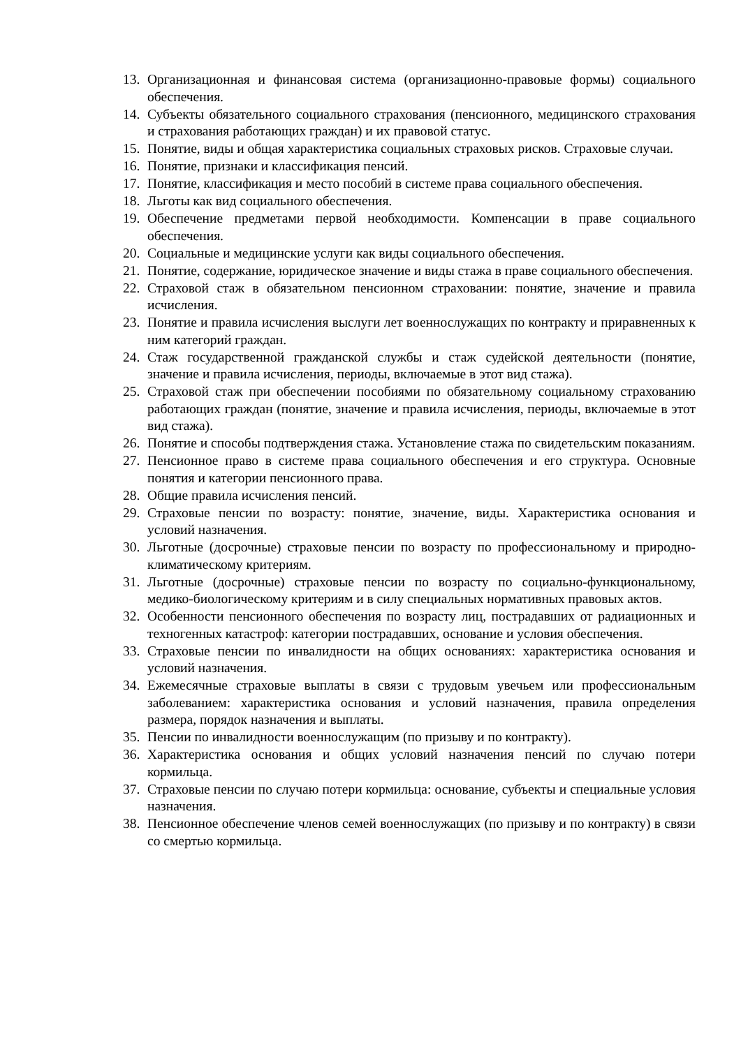13. Организационная и финансовая система (организационно-правовые формы) социального обеспечения.
14. Субъекты обязательного социального страхования (пенсионного, медицинского страхования и страхования работающих граждан) и их правовой статус.
15. Понятие, виды и общая характеристика социальных страховых рисков. Страховые случаи.
16. Понятие, признаки и классификация пенсий.
17. Понятие, классификация и место пособий в системе права социального обеспечения.
18. Льготы как вид социального обеспечения.
19. Обеспечение предметами первой необходимости. Компенсации в праве социального обеспечения.
20. Социальные и медицинские услуги как виды социального обеспечения.
21. Понятие, содержание, юридическое значение и виды стажа в праве социального обеспечения.
22. Страховой стаж в обязательном пенсионном страховании: понятие, значение и правила исчисления.
23. Понятие и правила исчисления выслуги лет военнослужащих по контракту и приравненных к ним категорий граждан.
24. Стаж государственной гражданской службы и стаж судейской деятельности (понятие, значение и правила исчисления, периоды, включаемые в этот вид стажа).
25. Страховой стаж при обеспечении пособиями по обязательному социальному страхованию работающих граждан (понятие, значение и правила исчисления, периоды, включаемые в этот вид стажа).
26. Понятие и способы подтверждения стажа. Установление стажа по свидетельским показаниям.
27. Пенсионное право в системе права социального обеспечения и его структура. Основные понятия и категории пенсионного права.
28. Общие правила исчисления пенсий.
29. Страховые пенсии по возрасту: понятие, значение, виды. Характеристика основания и условий назначения.
30. Льготные (досрочные) страховые пенсии по возрасту по профессиональному и природно-климатическому критериям.
31. Льготные (досрочные) страховые пенсии по возрасту по социально-функциональному, медико-биологическому критериям и в силу специальных нормативных правовых актов.
32. Особенности пенсионного обеспечения по возрасту лиц, пострадавших от радиационных и техногенных катастроф: категории пострадавших, основание и условия обеспечения.
33. Страховые пенсии по инвалидности на общих основаниях: характеристика основания и условий назначения.
34. Ежемесячные страховые выплаты в связи с трудовым увечьем или профессиональным заболеванием: характеристика основания и условий назначения, правила определения размера, порядок назначения и выплаты.
35. Пенсии по инвалидности военнослужащим (по призыву и по контракту).
36. Характеристика основания и общих условий назначения пенсий по случаю потери кормильца.
37. Страховые пенсии по случаю потери кормильца: основание, субъекты и специальные условия назначения.
38. Пенсионное обеспечение членов семей военнослужащих (по призыву и по контракту) в связи со смертью кормильца.